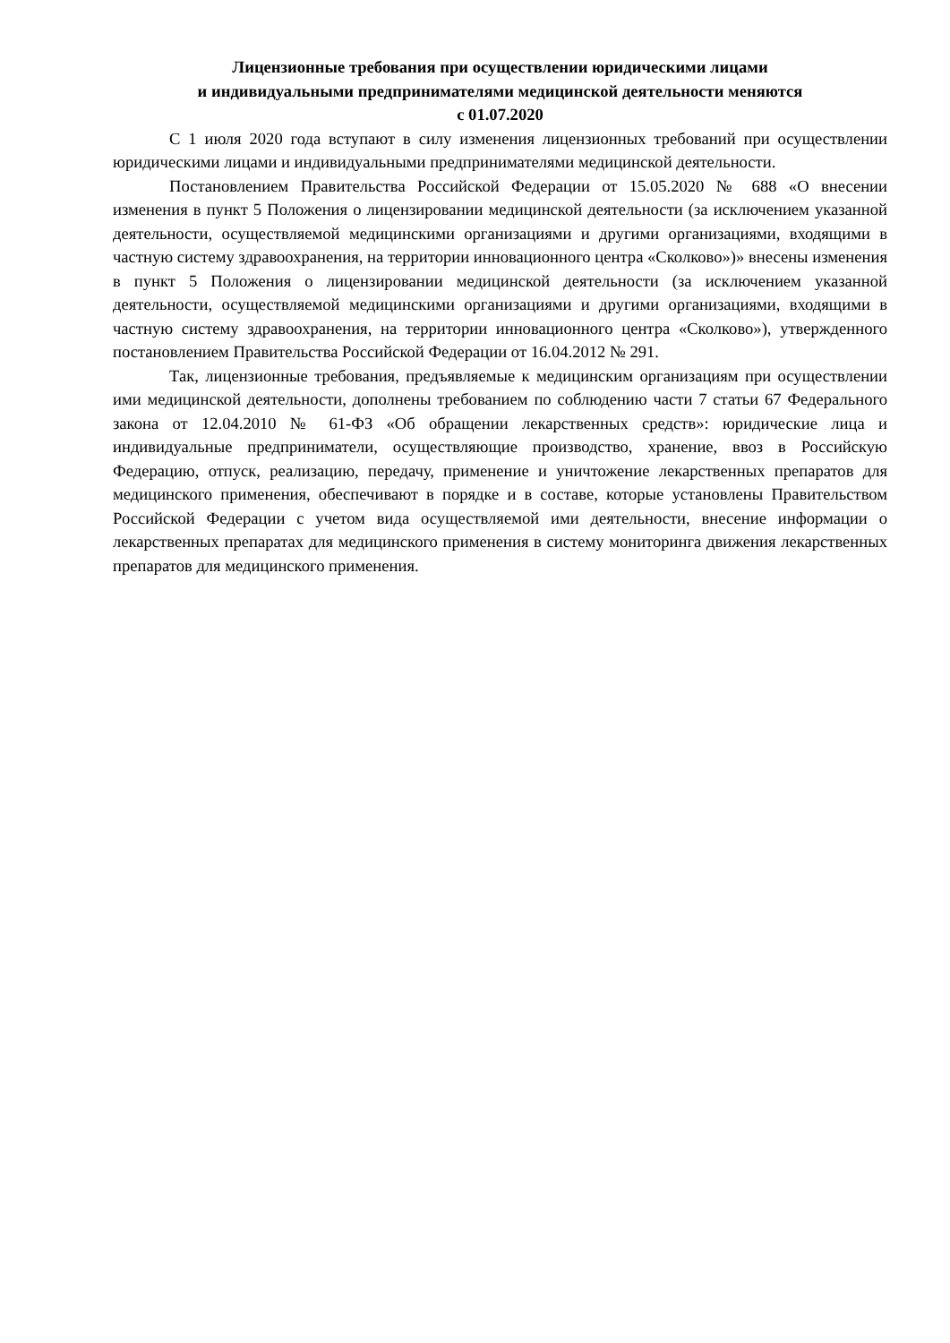Лицензионные требования при осуществлении юридическими лицами
и индивидуальными предпринимателями медицинской деятельности меняются
с 01.07.2020
С 1 июля 2020 года вступают в силу изменения лицензионных требований при осуществлении юридическими лицами и индивидуальными предпринимателями медицинской деятельности.
Постановлением Правительства Российской Федерации от 15.05.2020 № 688 «О внесении изменения в пункт 5 Положения о лицензировании медицинской деятельности (за исключением указанной деятельности, осуществляемой медицинскими организациями и другими организациями, входящими в частную систему здравоохранения, на территории инновационного центра «Сколково»)» внесены изменения в пункт 5 Положения о лицензировании медицинской деятельности (за исключением указанной деятельности, осуществляемой медицинскими организациями и другими организациями, входящими в частную систему здравоохранения, на территории инновационного центра «Сколково»), утвержденного постановлением Правительства Российской Федерации от 16.04.2012 № 291.
Так, лицензионные требования, предъявляемые к медицинским организациям при осуществлении ими медицинской деятельности, дополнены требованием по соблюдению части 7 статьи 67 Федерального закона от 12.04.2010 № 61-ФЗ «Об обращении лекарственных средств»: юридические лица и индивидуальные предприниматели, осуществляющие производство, хранение, ввоз в Российскую Федерацию, отпуск, реализацию, передачу, применение и уничтожение лекарственных препаратов для медицинского применения, обеспечивают в порядке и в составе, которые установлены Правительством Российской Федерации с учетом вида осуществляемой ими деятельности, внесение информации о лекарственных препаратах для медицинского применения в систему мониторинга движения лекарственных препаратов для медицинского применения.